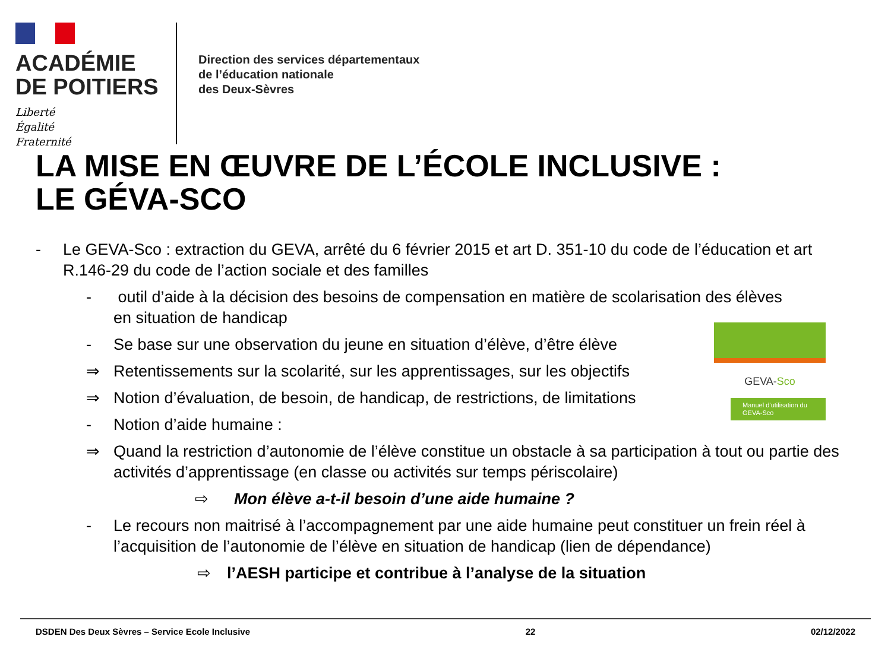ACADÉMIE
DE POITIERS
Liberté
Égalité
Fraternité
Direction des services départementaux
de l’éducation nationale
des Deux-Sèvres
LA MISE EN ŒUVRE DE L’ÉCOLE INCLUSIVE :
LE GÉVA-SCO
GEVA-Sco
Manuel d’utilisation du GEVA-Sco
- Le GEVA-Sco : extraction du GEVA, arrêté du 6 février 2015 et art D. 351-10 du code de l’éducation et art R.146-29 du code de l’action sociale et des familles
- outil d’aide à la décision des besoins de compensation en matière de scolarisation des élèves
en situation de handicap
- Se base sur une observation du jeune en situation d’élève, d’être élève
⇒ Retentissements sur la scolarité, sur les apprentissages, sur les objectifs
⇒ Notion d’évaluation, de besoin, de handicap, de restrictions, de limitations
- Notion d’aide humaine :
⇒ Quand la restriction d’autonomie de l’élève constitue un obstacle à sa participation à tout ou partie des activités d’apprentissage (en classe ou activités sur temps périscolaire)
⇨ Mon élève a-t-il besoin d’une aide humaine ?
- Le recours non maitrisé à l’accompagnement par une aide humaine peut constituer un frein réel à l’acquisition de l’autonomie de l’élève en situation de handicap (lien de dépendance)
⇨ l’AESH participe et contribue à l’analyse de la situation
DSDEN Des Deux Sèvres – Service Ecole Inclusive 22 02/12/2022